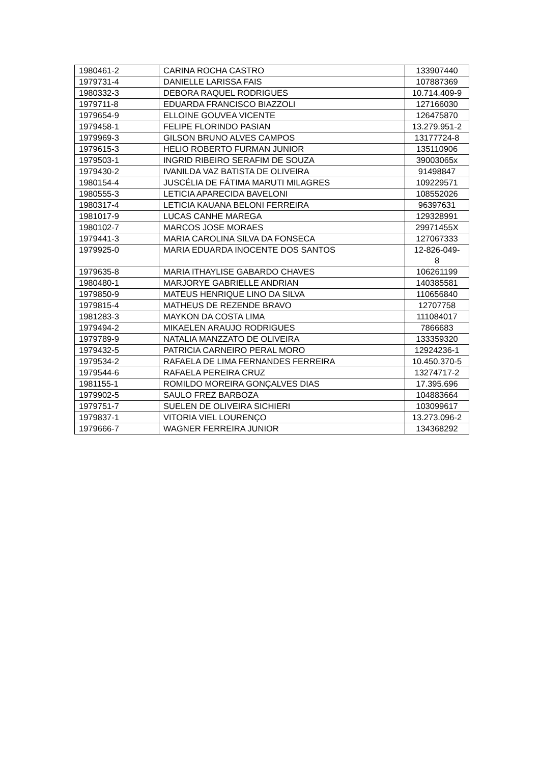| 1980461-2 | CARINA ROCHA CASTRO | 133907440 |
| 1979731-4 | DANIELLE LARISSA FAIS | 107887369 |
| 1980332-3 | DEBORA RAQUEL RODRIGUES | 10.714.409-9 |
| 1979711-8 | EDUARDA FRANCISCO BIAZZOLI | 127166030 |
| 1979654-9 | ELLOINE GOUVEA VICENTE | 126475870 |
| 1979458-1 | FELIPE FLORINDO PASIAN | 13.279.951-2 |
| 1979969-3 | GILSON BRUNO ALVES CAMPOS | 13177724-8 |
| 1979615-3 | HELIO ROBERTO FURMAN JUNIOR | 135110906 |
| 1979503-1 | INGRID RIBEIRO SERAFIM DE SOUZA | 39003065x |
| 1979430-2 | IVANILDA VAZ BATISTA DE OLIVEIRA | 91498847 |
| 1980154-4 | JUSCÉLIA DE FÁTIMA MARUTI MILAGRES | 109229571 |
| 1980555-3 | LETICIA APARECIDA BAVELONI | 108552026 |
| 1980317-4 | LETICIA KAUANA BELONI FERREIRA | 96397631 |
| 1981017-9 | LUCAS CANHE MAREGA | 129328991 |
| 1980102-7 | MARCOS JOSE MORAES | 29971455X |
| 1979441-3 | MARIA CAROLINA SILVA DA FONSECA | 127067333 |
| 1979925-0 | MARIA EDUARDA INOCENTE DOS SANTOS | 12-826-049- 8 |
| 1979635-8 | MARIA ITHAYLISE GABARDO CHAVES | 106261199 |
| 1980480-1 | MARJORYE GABRIELLE ANDRIAN | 140385581 |
| 1979850-9 | MATEUS HENRIQUE LINO DA SILVA | 110656840 |
| 1979815-4 | MATHEUS DE REZENDE BRAVO | 12707758 |
| 1981283-3 | MAYKON DA COSTA LIMA | 111084017 |
| 1979494-2 | MIKAELEN ARAUJO RODRIGUES | 7866683 |
| 1979789-9 | NATALIA MANZZATO DE OLIVEIRA | 133359320 |
| 1979432-5 | PATRICIA CARNEIRO PERAL MORO | 12924236-1 |
| 1979534-2 | RAFAELA DE LIMA FERNANDES FERREIRA | 10.450.370-5 |
| 1979544-6 | RAFAELA PEREIRA CRUZ | 13274717-2 |
| 1981155-1 | ROMILDO MOREIRA GONÇALVES DIAS | 17.395.696 |
| 1979902-5 | SAULO FREZ BARBOZA | 104883664 |
| 1979751-7 | SUELEN DE OLIVEIRA SICHIERI | 103099617 |
| 1979837-1 | VITORIA VIEL LOURENÇO | 13.273.096-2 |
| 1979666-7 | WAGNER FERREIRA JUNIOR | 134368292 |